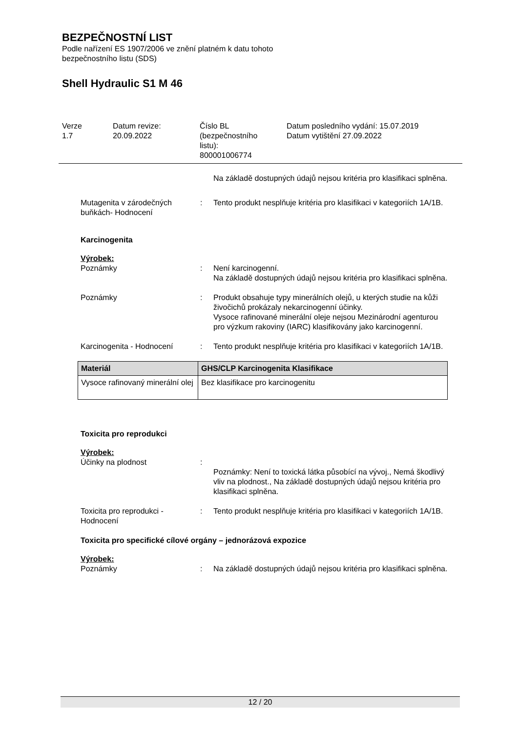BEZPEČNOSTNÍ LIST
Podle nařízení ES 1907/2006 ve znění platném k datu tohoto
bezpečnostního listu (SDS)
Shell Hydraulic S1 M 46
Verze
1.7
Datum revize:
20.09.2022
Číslo BL
(bezpečnostního
listu):
800001006774
Datum posledního vydání: 15.07.2019
Datum vytištění 27.09.2022
Na základě dostupných údajů nejsou kritéria pro klasifikaci splněna.
Mutagenita v zárodečných buňkách- Hodnocení
: Tento produkt nesplňuje kritéria pro klasifikaci v kategoriích 1A/1B.
Karcinogenita
Výrobek:
Poznámky : Není karcinogenní.
Na základě dostupných údajů nejsou kritéria pro klasifikaci splněna.
Poznámky : Produkt obsahuje typy minerálních olejů, u kterých studie na kůži živočichů prokázaly nekarcinogenní účinky.
Vysoce rafinované minerální oleje nejsou Mezinárodní agenturou pro výzkum rakoviny (IARC) klasifikovány jako karcinogenní.
Karcinogenita - Hodnocení : Tento produkt nesplňuje kritéria pro klasifikaci v kategoriích 1A/1B.
| Materiál | GHS/CLP Karcinogenita Klasifikace |
| --- | --- |
| Vysoce rafinovaný minerální olej | Bez klasifikace pro karcinogenitu |
Toxicita pro reprodukci
Výrobek:
Účinky na plodnost :
Poznámky: Není to toxická látka působící na vývoj., Nemá škodlivý vliv na plodnost., Na základě dostupných údajů nejsou kritéria pro klasifikaci splněna.
Toxicita pro reprodukci - Hodnocení
: Tento produkt nesplňuje kritéria pro klasifikaci v kategoriích 1A/1B.
Toxicita pro specifické cílové orgány – jednorázová expozice
Výrobek:
Poznámky : Na základě dostupných údajů nejsou kritéria pro klasifikaci splněna.
12 / 20